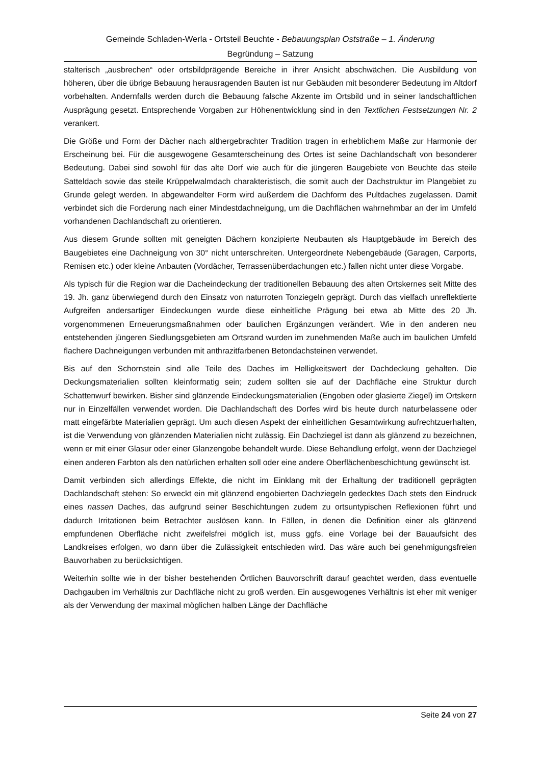Gemeinde Schladen-Werla - Ortsteil Beuchte - Bebauungsplan Oststraße – 1. Änderung
Begründung – Satzung
stalterisch „ausbrechen“ oder ortsbildprägende Bereiche in ihrer Ansicht abschwächen. Die Ausbildung von höheren, über die übrige Bebauung herausragenden Bauten ist nur Gebäuden mit besonderer Bedeutung im Altdorf vorbehalten. Andernfalls werden durch die Bebauung falsche Akzente im Ortsbild und in seiner landschaftlichen Ausprägung gesetzt. Entsprechende Vorgaben zur Höhenentwicklung sind in den Textlichen Festsetzungen Nr. 2 verankert.
Die Größe und Form der Dächer nach althergebrachter Tradition tragen in erheblichem Maße zur Harmonie der Erscheinung bei. Für die ausgewogene Gesamterscheinung des Ortes ist seine Dachlandschaft von besonderer Bedeutung. Dabei sind sowohl für das alte Dorf wie auch für die jüngeren Baugebiete von Beuchte das steile Satteldach sowie das steile Krüppelwalmdach charakteristisch, die somit auch der Dachstruktur im Plangebiet zu Grunde gelegt werden. In abgewandelter Form wird außerdem die Dachform des Pultdaches zugelassen. Damit verbindet sich die Forderung nach einer Mindestdachneigung, um die Dachflächen wahrnehmbar an der im Umfeld vorhandenen Dachlandschaft zu orientieren.
Aus diesem Grunde sollten mit geneigten Dächern konzipierte Neubauten als Hauptgebäude im Bereich des Baugebietes eine Dachneigung von 30° nicht unterschreiten. Untergeordnete Nebengebäude (Garagen, Carports, Remisen etc.) oder kleine Anbauten (Vordächer, Terrassenüberdachungen etc.) fallen nicht unter diese Vorgabe.
Als typisch für die Region war die Dacheindeckung der traditionellen Bebauung des alten Ortskernes seit Mitte des 19. Jh. ganz überwiegend durch den Einsatz von naturroten Tonziegeln geprägt. Durch das vielfach unreflektierte Aufgreifen andersartiger Eindeckungen wurde diese einheitliche Prägung bei etwa ab Mitte des 20 Jh. vorgenommenen Erneuerungsmaßnahmen oder baulichen Ergänzungen verändert. Wie in den anderen neu entstehenden jüngeren Siedlungsgebieten am Ortsrand wurden im zunehmenden Maße auch im baulichen Umfeld flachere Dachneigungen verbunden mit anthrazitfarbenen Betondachsteinen verwendet.
Bis auf den Schornstein sind alle Teile des Daches im Helligkeitswert der Dachdeckung gehalten. Die Deckungsmaterialien sollten kleinformatig sein; zudem sollten sie auf der Dachfläche eine Struktur durch Schattenwurf bewirken. Bisher sind glänzende Eindeckungsmaterialien (Engoben oder glasierte Ziegel) im Ortskern nur in Einzelfällen verwendet worden. Die Dachlandschaft des Dorfes wird bis heute durch naturbelassene oder matt eingefärbte Materialien geprägt. Um auch diesen Aspekt der einheitlichen Gesamtwirkung aufrechtzuerhalten, ist die Verwendung von glänzenden Materialien nicht zulässig. Ein Dachziegel ist dann als glänzend zu bezeichnen, wenn er mit einer Glasur oder einer Glanzengobe behandelt wurde. Diese Behandlung erfolgt, wenn der Dachziegel einen anderen Farbton als den natürlichen erhalten soll oder eine andere Oberflächenbeschichtung gewünscht ist.
Damit verbinden sich allerdings Effekte, die nicht im Einklang mit der Erhaltung der traditionell geprägten Dachlandschaft stehen: So erweckt ein mit glänzend engobierten Dachziegeln gedecktes Dach stets den Eindruck eines nassen Daches, das aufgrund seiner Beschichtungen zudem zu ortsuntypischen Reflexionen führt und dadurch Irritationen beim Betrachter auslösen kann. In Fällen, in denen die Definition einer als glänzend empfundenen Oberfläche nicht zweifelsfrei möglich ist, muss ggfs. eine Vorlage bei der Bauaufsicht des Landkreises erfolgen, wo dann über die Zulässigkeit entschieden wird. Das wäre auch bei genehmigungsfreien Bauvorhaben zu berücksichtigen.
Weiterhin sollte wie in der bisher bestehenden Örtlichen Bauvorschrift darauf geachtet werden, dass eventuelle Dachgauben im Verhältnis zur Dachfläche nicht zu groß werden. Ein ausgewogenes Verhältnis ist eher mit weniger als der Verwendung der maximal möglichen halben Länge der Dachfläche
Seite 24 von 27